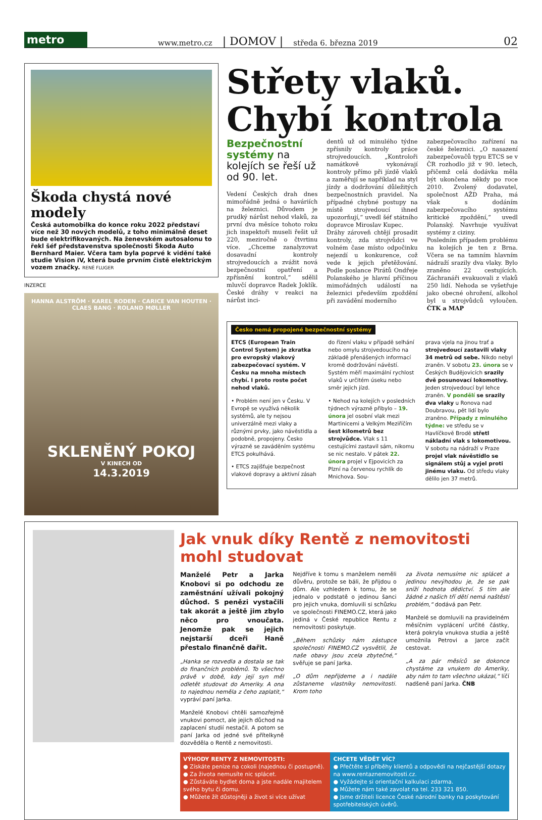metro
www.metro.cz | DOMOV | středa 6. března 2019 02
Škoda chystá nové modely
Česká automobilka do konce roku 2022 představí více než 30 nových modelů, z toho minimálně deset bude elektrifikovaných. Na ženevském autosalonu to řekl šéf představenstva společnosti Škoda Auto Bernhard Maier. Včera tam byla poprvé k vidění také studie Vision iV, která bude prvním čistě elektrickým vozem značky. RENÉ FLUGER
INZERCE
HANNA ALSTRÖM · KAREL RODEN · CARICE VAN HOUTEN · CLAES BANG · ROLAND MØLLER
SKLENĚNÝ POKOJ
V KINECH OD
14.3.2019
Střety vlaků. Chybí kontrola
Bezpečnostní systémy na kolejích se řeší už od 90. let.
Vedení Českých drah dnes mimořádně jedná o haváriích na železnici. Důvodem je prudký nárůst nehod vlaků, za první dva měsíce tohoto roku jich inspektoři museli řešit už 220, meziročně o čtvrtinu více. „Chceme zanalyzovat dosavadní kontroly strojvedoucích a zvážit nová bezpečnostní opatření a zpřísnění kontrol,“ sdělil mluvčí dopravce Radek Joklík. České dráhy v reakci na nárůst inci-
dentů už od minulého týdne zpřísnily kontroly práce strojvedoucích. „Kontroloři namátkově vykonávají kontroly přímo při jízdě vlaků a zaměřují se například na styl jízdy a dodržování důležitých bezpečnostních pravidel. Na případné chybné postupy na místě strojvedoucí ihned upozorňují,“ uvedl šéf státního dopravce Miroslav Kupec.
Dráhy zároveň chtějí prosadit kontroly, zda strojvůdci ve volném čase místo odpočinku nejezdí u konkurence, což vede k jejich přetěžování. Podle poslance Pirátů Ondřeje Polanského je hlavní příčinou mimořádných událostí na železnici především zpoždění při zavádění moderního
zabezpečovacího zařízení na české železnici. „O nasazení zabezpečovačů typu ETCS se v ČR rozhodlo již v 90. letech, přičemž celá dodávka měla být ukončena někdy po roce 2010. Zvolený dodavatel, společnost AŽD Praha, má však s dodáním zabezpečovacího systému kritické zpoždění,“ uvedl Polanský. Navrhuje využívat systémy z ciziny.
Posledním případem problému na kolejích je ten z Brna. Včera se na tamním hlavním nádraží srazily dva vlaky. Bylo zraněno 22 cestujících. Záchranáři evakuovali z vlaků 250 lidí. Nehoda se vyšetřuje jako obecné ohrožení, alkohol byl u strojvůdců vyloučen. ČTK a MAP
Česko nemá propojené bezpečnostní systémy
ETCS (European Train Control System) je zkratka pro evropský vlakový zabezpečovací systém. V Česku na mnoha místech chybí. I proto roste počet nehod vlaků.
• Problém není jen v Česku. V Evropě se využívá několik systémů, ale ty nejsou univerzálně mezi vlaky a různými prvky, jako návěstidla a podobně, propojeny. Česko výrazně se zaváděním systému ETCS pokulhává.
• ETCS zajišťuje bezpečnost vlakové dopravy a aktivní zásah
do řízení vlaku v případě selhání nebo omylu strojvedoucího na základě přenášených informací kromě dodržování návěstí. Systém měří maximální rychlost vlaků v určitém úseku nebo směr jejich jízd.
• Nehod na kolejích v posledních týdnech výrazně přibylo – 19. února jel osobní vlak mezi Martinicemi a Velkým Meziříčím šest kilometrů bez strojvůdce. Vlak s 11 cestujícími zastavil sám, nikomu se nic nestalo. V pátek 22. února projel v Ejpovicích za Plzní na červenou rychlík do Mnichova. Sou-
prava vjela na jinou trať a strojvedoucí zastavili vlaky 34 metrů od sebe. Nikdo nebyl zraněn. V sobotu 23. února se v Českých Budějovicích srazily dvě posunovací lokomotivy. Jeden strojvedoucí byl lehce zraněn. V pondělí se srazily dva vlaky u Ronova nad Doubravou, pět lidí bylo zraněno. Případy z minulého týdne: ve středu se v Havlíčkově Brodě střetl nákladní vlak s lokomotivou. V sobotu na nádraží v Praze projel vlak návěstidlo se signálem stůj a vyjel proti jinému vlaku. Od středu vlaky dělilo jen 37 metrů.
Jak vnuk díky Rentě z nemovitosti mohl studovat
Manželé Petr a Jarka Knobovi si po odchodu ze zaměstnání užívali pokojný důchod. S penězi vystačili tak akorát a ještě jim zbylo něco pro vnoučata. Jenomže pak se jejich nejstarší dceři Haně přestalo finančně dařit.
„Hanka se rozvedla a dostala se tak do finančních problémů. To všechno právě v době, kdy její syn měl odletět studovat do Ameriky. A ona to najednou neměla z čeho zaplatit,“ vypráví paní Jarka.
Manželé Knobovi chtěli samozřejmě vnukovi pomoct, ale jejich důchod na zaplacení studií nestačil. A potom se paní Jarka od jedné své přítelkyně dozvěděla o Rentě z nemovitosti.
Nejdříve k tomu s manželem neměli důvěru, protože se báli, že přijdou o dům. Ale vzhledem k tomu, že se jednalo v podstatě o jedinou šanci pro jejich vnuka, domluvili si schůzku ve společnosti FINEMO.CZ, která jako jediná v České republice Rentu z nemovitosti poskytuje.
„Během schůzky nám zástupce společnosti FINEMO.CZ vysvětlil, že naše obavy jsou zcela zbytečné,“ svěřuje se paní Jarka.
„O dům nepřijdeme a i nadále zůstaneme vlastníky nemovitosti. Krom toho
za života nemusíme nic splácet a jedinou nevýhodou je, že se pak sníží hodnota dědictví. S tím ale žádné z našich tří dětí nemá naštěstí problém,“ dodává pan Petr.
Manželé se domluvili na pravidelném měsíčním vyplácení určité částky, která pokryla vnukova studia a ještě umožnila Petrovi a Jarce začít cestovat.
„A za pár měsíců se dokonce chystáme za vnukem do Ameriky, aby nám to tam všechno ukázal,“ líčí nadšeně paní Jarka. ČNB
VÝHODY RENTY Z NEMOVITOSTI:
● Získáte peníze na cokoli (najednou či postupně).
● Za života nemusíte nic splácet.
● Zůstáváte bydlet doma a jste nadále majitelem svého bytu či domu.
● Můžete žít důstojněji a život si více užívat
CHCETE VĚDĚT VÍC?
● Přečtěte si příběhy klientů a odpovědi na nejčastější dotazy na www.rentaznemovitosti.cz.
● Vyžádejte si orientační kalkulaci zdarma.
● Můžete nám také zavolat na tel. 233 321 850.
● Jsme držiteli licence České národní banky na poskytování spotřebitelských úvěrů.